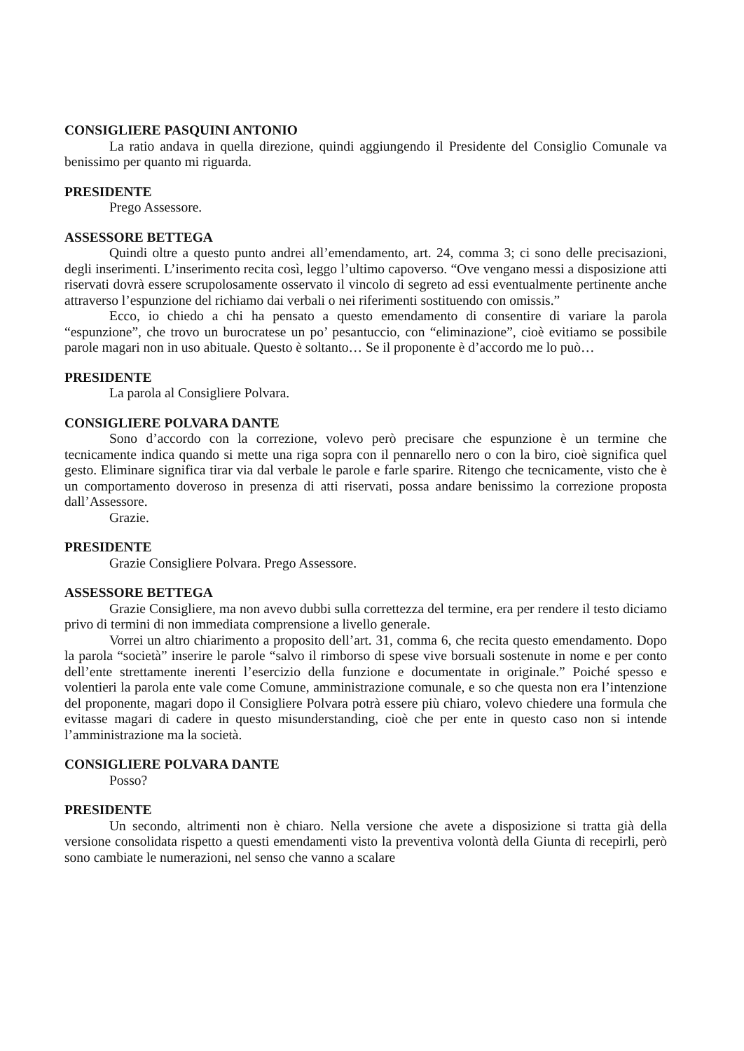CONSIGLIERE PASQUINI ANTONIO
La ratio andava in quella direzione, quindi aggiungendo il Presidente del Consiglio Comunale va benissimo per quanto mi riguarda.
PRESIDENTE
Prego Assessore.
ASSESSORE BETTEGA
Quindi oltre a questo punto andrei all’emendamento, art. 24, comma 3; ci sono delle precisazioni, degli inserimenti. L’inserimento recita così, leggo l’ultimo capoverso. “Ove vengano messi a disposizione atti riservati dovrà essere scrupolosamente osservato il vincolo di segreto ad essi eventualmente pertinente anche attraverso l’espunzione del richiamo dai verbali o nei riferimenti sostituendo con omissis.”
Ecco, io chiedo a chi ha pensato a questo emendamento di consentire di variare la parola “espunzione”, che trovo un burocratese un po’ pesantuccio, con “eliminazione”, cioè evitiamo se possibile parole magari non in uso abituale. Questo è soltanto… Se il proponente è d’accordo me lo può…
PRESIDENTE
La parola al Consigliere Polvara.
CONSIGLIERE POLVARA DANTE
Sono d’accordo con la correzione, volevo però precisare che espunzione è un termine che tecnicamente indica quando si mette una riga sopra con il pennarello nero o con la biro, cioè significa quel gesto. Eliminare significa tirar via dal verbale le parole e farle sparire. Ritengo che tecnicamente, visto che è un comportamento doveroso in presenza di atti riservati, possa andare benissimo la correzione proposta dall’Assessore.
Grazie.
PRESIDENTE
Grazie Consigliere Polvara. Prego Assessore.
ASSESSORE BETTEGA
Grazie Consigliere, ma non avevo dubbi sulla correttezza del termine, era per rendere il testo diciamo privo di termini di non immediata comprensione a livello generale.
Vorrei un altro chiarimento a proposito dell’art. 31, comma 6, che recita questo emendamento. Dopo la parola “società” inserire le parole “salvo il rimborso di spese vive borsuali sostenute in nome e per conto dell’ente strettamente inerenti l’esercizio della funzione e documentate in originale.” Poiché spesso e volentieri la parola ente vale come Comune, amministrazione comunale, e so che questa non era l’intenzione del proponente, magari dopo il Consigliere Polvara potrà essere più chiaro, volevo chiedere una formula che evitasse magari di cadere in questo misunderstanding, cioè che per ente in questo caso non si intende l’amministrazione ma la società.
CONSIGLIERE POLVARA DANTE
Posso?
PRESIDENTE
Un secondo, altrimenti non è chiaro. Nella versione che avete a disposizione si tratta già della versione consolidata rispetto a questi emendamenti visto la preventiva volontà della Giunta di recepirli, però sono cambiate le numerazioni, nel senso che vanno a scalare